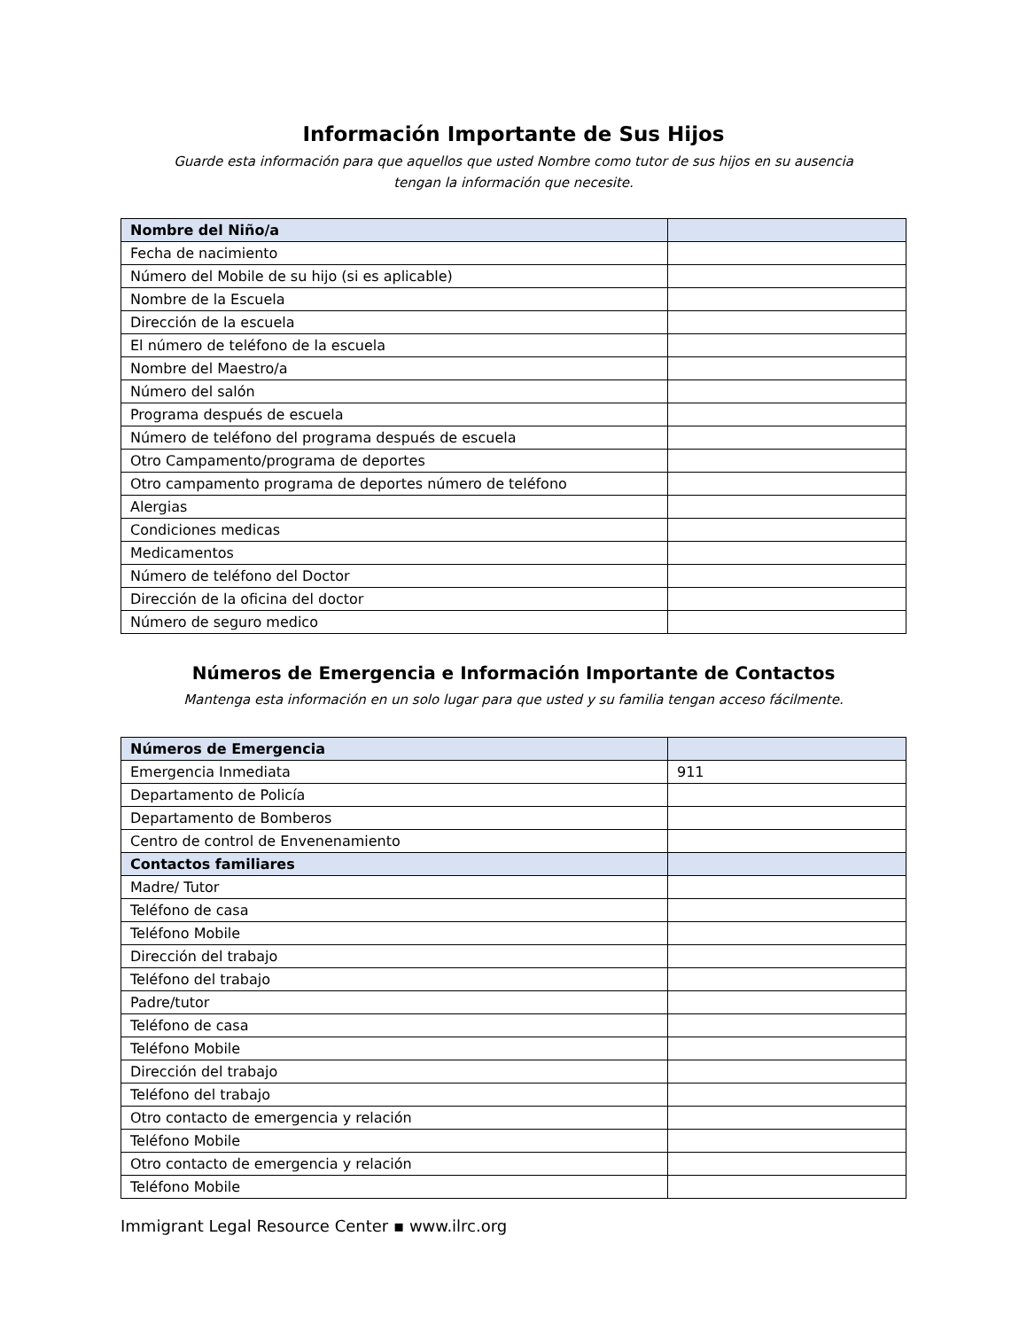Información Importante de Sus Hijos
Guarde esta información para que aquellos que usted Nombre como tutor de sus hijos en su ausencia
tengan la información que necesite.
| Nombre del Niño/a | |
| Fecha de nacimiento | |
| Número del Mobile de su hijo (si es aplicable) | |
| Nombre de la Escuela | |
| Dirección de la escuela | |
| El número de teléfono de la escuela | |
| Nombre del Maestro/a | |
| Número del salón | |
| Programa después de escuela | |
| Número de teléfono del programa después de escuela | |
| Otro Campamento/programa de deportes | |
| Otro campamento programa de deportes número de teléfono | |
| Alergias | |
| Condiciones medicas | |
| Medicamentos | |
| Número de teléfono del Doctor | |
| Dirección de la oficina del doctor | |
| Número de seguro medico | |
Números de Emergencia e Información Importante de Contactos
Mantenga esta información en un solo lugar para que usted y su familia tengan acceso fácilmente.
| Números de Emergencia | |
| Emergencia Inmediata | 911 |
| Departamento de Policía | |
| Departamento de Bomberos | |
| Centro de control de Envenenamiento | |
| Contactos familiares | |
| Madre/ Tutor | |
| Teléfono de casa | |
| Teléfono Mobile | |
| Dirección del trabajo | |
| Teléfono del trabajo | |
| Padre/tutor | |
| Teléfono de casa | |
| Teléfono Mobile | |
| Dirección del trabajo | |
| Teléfono del trabajo | |
| Otro contacto de emergencia y relación | |
| Teléfono Mobile | |
| Otro contacto de emergencia y relación | |
| Teléfono Mobile | |
Immigrant Legal Resource Center ▪ www.ilrc.org